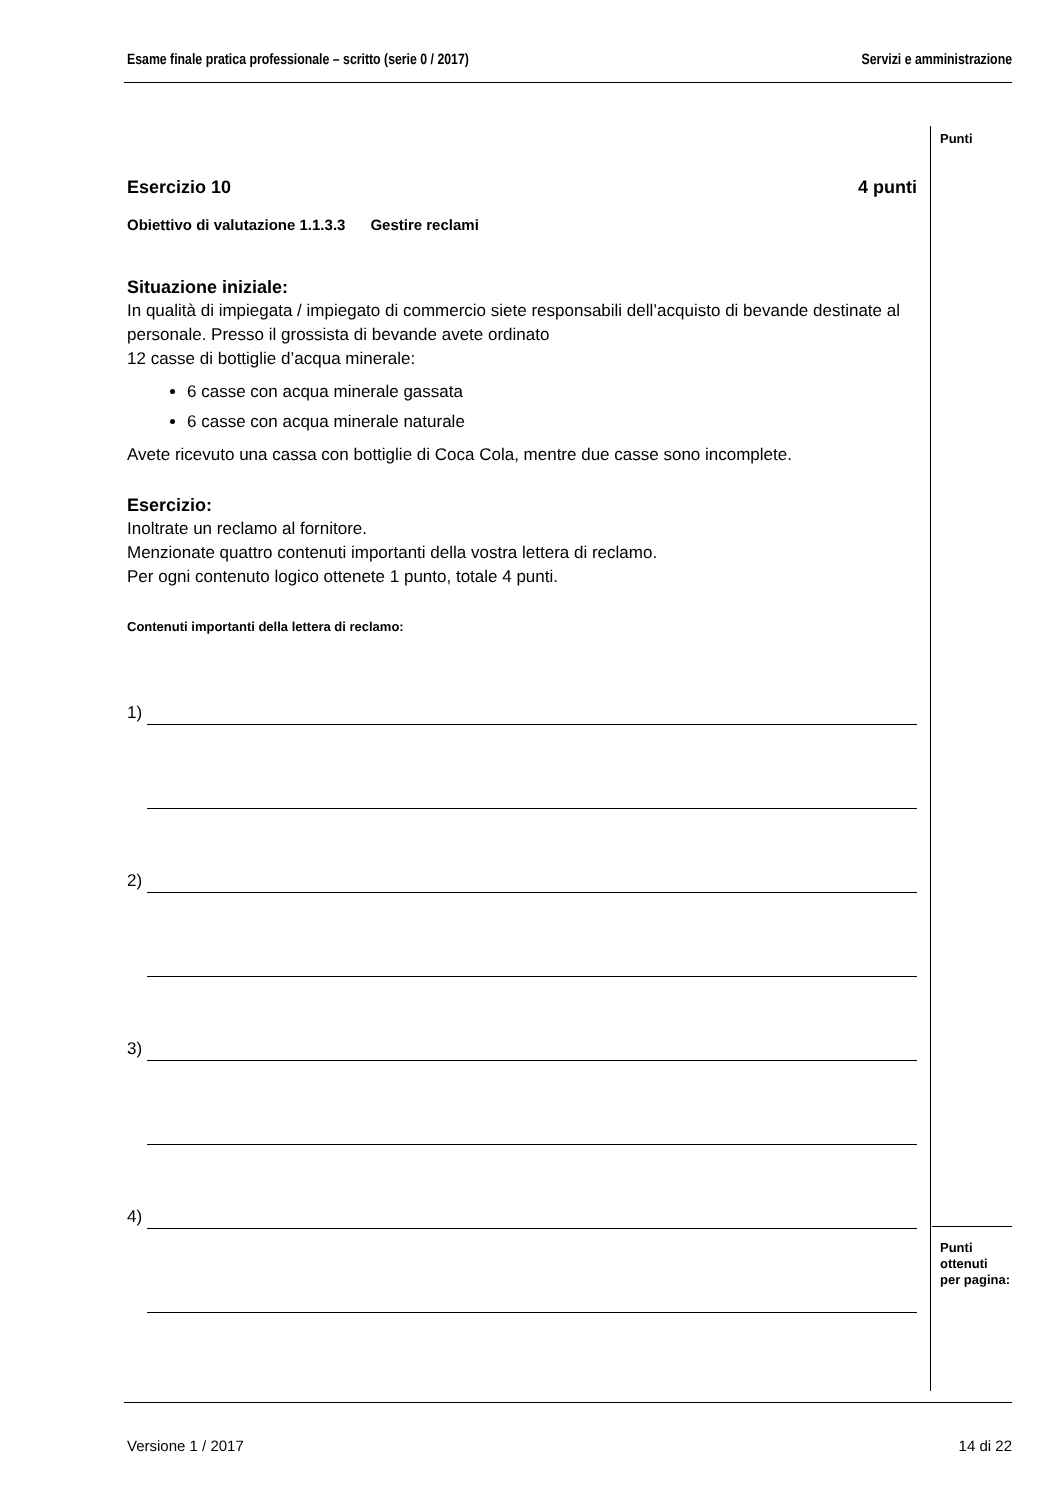Esame finale pratica professionale – scritto (serie 0 / 2017) Servizi e amministrazione
Punti
Esercizio 10 4 punti
Obiettivo di valutazione 1.1.3.3 Gestire reclami
Situazione iniziale:
In qualità di impiegata / impiegato di commercio siete responsabili dell’acquisto di bevande destinate al personale. Presso il grossista di bevande avete ordinato
12 casse di bottiglie d’acqua minerale:
6 casse con acqua minerale gassata
6 casse con acqua minerale naturale
Avete ricevuto una cassa con bottiglie di Coca Cola, mentre due casse sono incomplete.
Esercizio:
Inoltrate un reclamo al fornitore.
Menzionate quattro contenuti importanti della vostra lettera di reclamo.
Per ogni contenuto logico ottenete 1 punto, totale 4 punti.
Contenuti importanti della lettera di reclamo:
1)
2)
3)
4)
Punti
ottenuti
per pagina:
Versione 1 / 2017 14 di 22